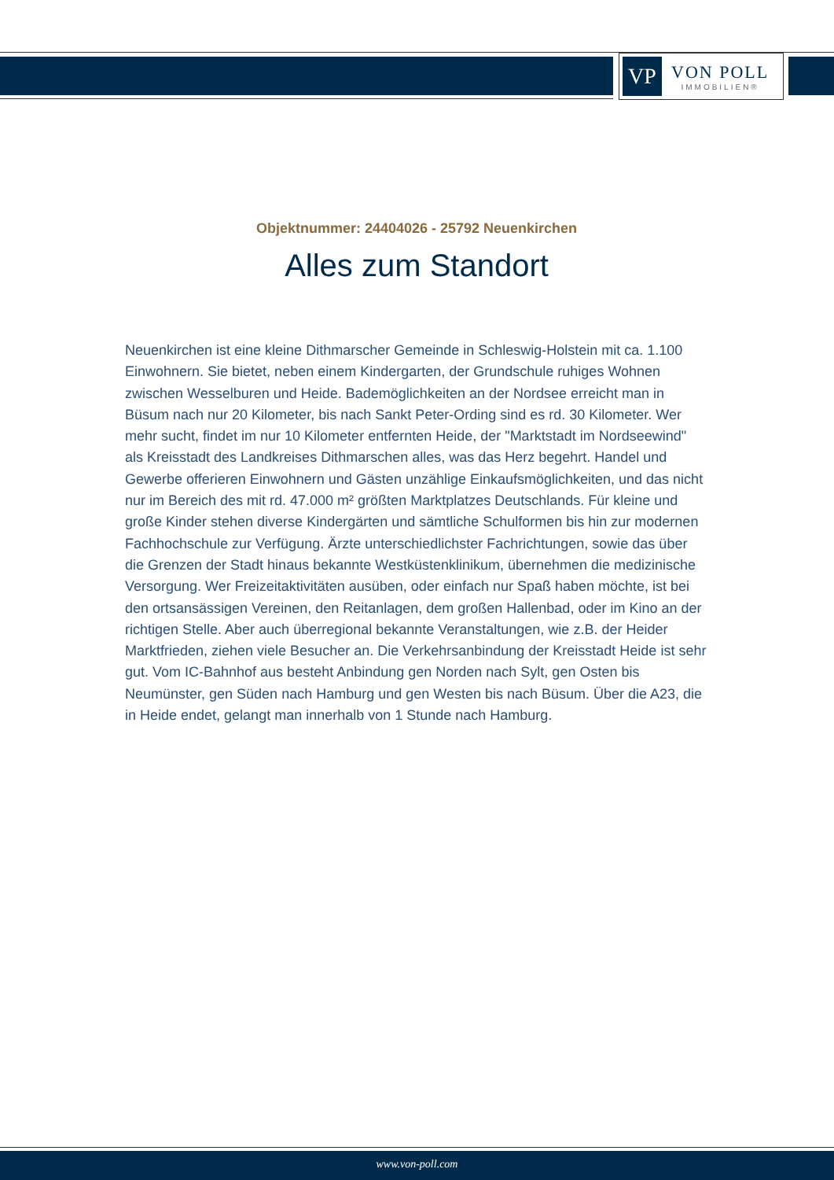VP
VON POLL
IMMOBILIEN®
Objektnummer: 24404026 - 25792 Neuenkirchen
Alles zum Standort
Neuenkirchen ist eine kleine Dithmarscher Gemeinde in Schleswig-Holstein mit ca. 1.100 Einwohnern. Sie bietet, neben einem Kindergarten, der Grundschule ruhiges Wohnen zwischen Wesselburen und Heide. Bademöglichkeiten an der Nordsee erreicht man in Büsum nach nur 20 Kilometer, bis nach Sankt Peter-Ording sind es rd. 30 Kilometer. Wer mehr sucht, findet im nur 10 Kilometer entfernten Heide, der "Marktstadt im Nordseewind" als Kreisstadt des Landkreises Dithmarschen alles, was das Herz begehrt. Handel und Gewerbe offerieren Einwohnern und Gästen unzählige Einkaufsmöglichkeiten, und das nicht nur im Bereich des mit rd. 47.000 m² größten Marktplatzes Deutschlands. Für kleine und große Kinder stehen diverse Kindergärten und sämtliche Schulformen bis hin zur modernen Fachhochschule zur Verfügung. Ärzte unterschiedlichster Fachrichtungen, sowie das über die Grenzen der Stadt hinaus bekannte Westküstenklinikum, übernehmen die medizinische Versorgung. Wer Freizeitaktivitäten ausüben, oder einfach nur Spaß haben möchte, ist bei den ortsansässigen Vereinen, den Reitanlagen, dem großen Hallenbad, oder im Kino an der richtigen Stelle. Aber auch überregional bekannte Veranstaltungen, wie z.B. der Heider Marktfrieden, ziehen viele Besucher an. Die Verkehrsanbindung der Kreisstadt Heide ist sehr gut. Vom IC-Bahnhof aus besteht Anbindung gen Norden nach Sylt, gen Osten bis Neumünster, gen Süden nach Hamburg und gen Westen bis nach Büsum. Über die A23, die in Heide endet, gelangt man innerhalb von 1 Stunde nach Hamburg.
www.von-poll.com